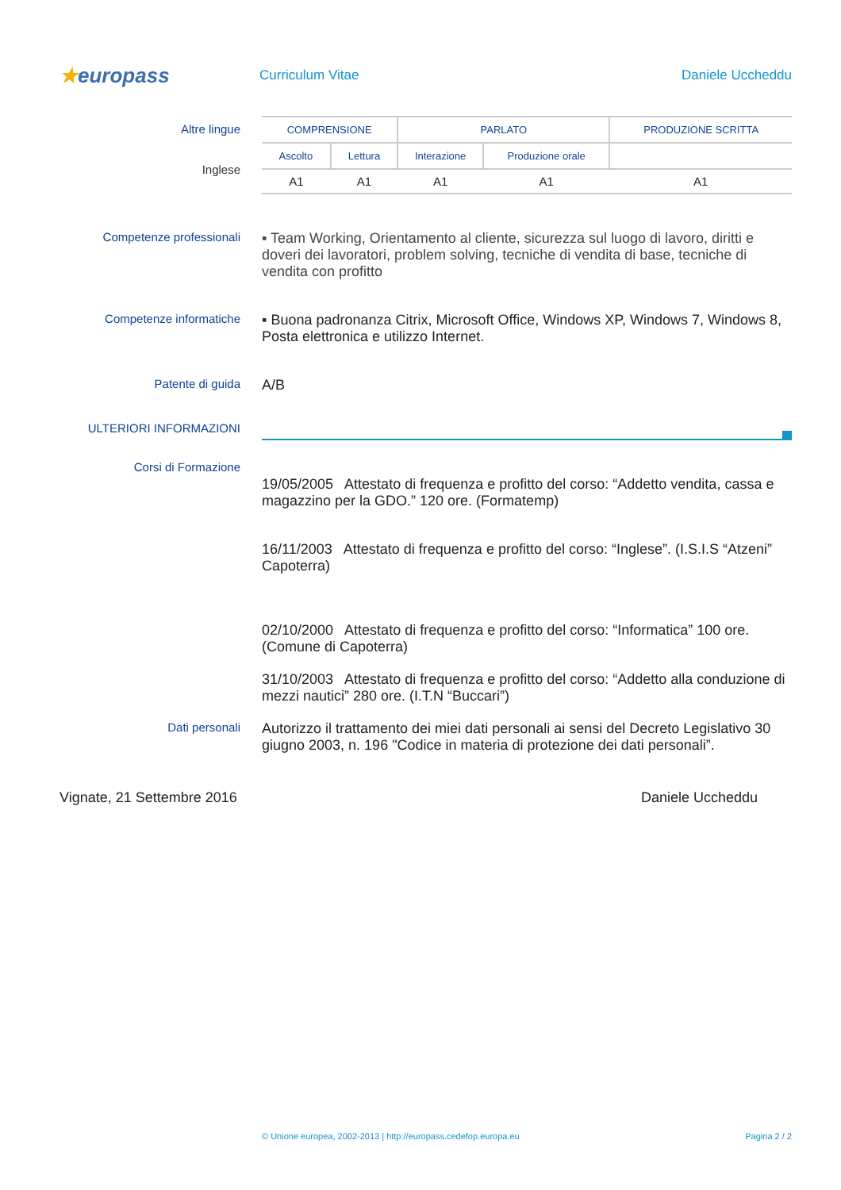★europass
Curriculum Vitae Daniele Uccheddu
Altre lingue
Inglese
| COMPRENSIONE | | PARLATO | | PRODUZIONE SCRITTA |
| Ascolto | Lettura | Interazione | Produzione orale | |
| A1 | A1 | A1 | A1 | A1 |
Competenze professionali
▪ Team Working, Orientamento al cliente, sicurezza sul luogo di lavoro, diritti e doveri dei lavoratori, problem solving, tecniche di vendita di base, tecniche di vendita con profitto
Competenze informatiche
▪ Buona padronanza Citrix, Microsoft Office, Windows XP, Windows 7, Windows 8, Posta elettronica e utilizzo Internet.
Patente di guida
A/B
ULTERIORI INFORMAZIONI
Corsi di Formazione
19/05/2005 Attestato di frequenza e profitto del corso: “Addetto vendita, cassa e magazzino per la GDO.” 120 ore. (Formatemp)
16/11/2003 Attestato di frequenza e profitto del corso: “Inglese”. (I.S.I.S “Atzeni” Capoterra)
02/10/2000 Attestato di frequenza e profitto del corso: “Informatica” 100 ore. (Comune di Capoterra)
31/10/2003 Attestato di frequenza e profitto del corso: “Addetto alla conduzione di mezzi nautici” 280 ore. (I.T.N “Buccari”)
Dati personali
Autorizzo il trattamento dei miei dati personali ai sensi del Decreto Legislativo 30 giugno 2003, n. 196 "Codice in materia di protezione dei dati personali”.
Vignate, 21 Settembre 2016 Daniele Uccheddu
© Unione europea, 2002-2013 | http://europass.cedefop.europa.eu Pagina 2 / 2